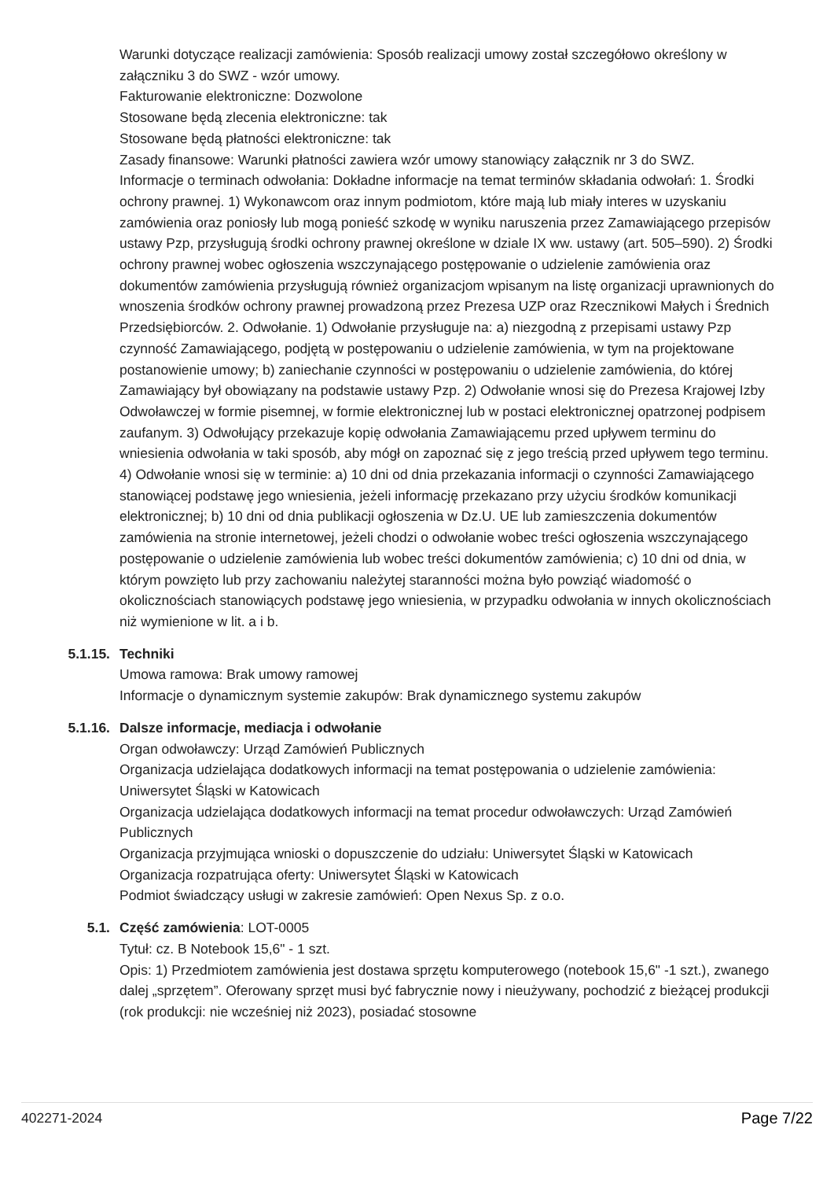Warunki dotyczące realizacji zamówienia: Sposób realizacji umowy został szczegółowo określony w załączniku 3 do SWZ - wzór umowy.
Fakturowanie elektroniczne: Dozwolone
Stosowane będą zlecenia elektroniczne: tak
Stosowane będą płatności elektroniczne: tak
Zasady finansowe: Warunki płatności zawiera wzór umowy stanowiący załącznik nr 3 do SWZ.
Informacje o terminach odwołania: Dokładne informacje na temat terminów składania odwołań: 1. Środki ochrony prawnej. 1) Wykonawcom oraz innym podmiotom, które mają lub miały interes w uzyskaniu zamówienia oraz poniosły lub mogą ponieść szkodę w wyniku naruszenia przez Zamawiającego przepisów ustawy Pzp, przysługują środki ochrony prawnej określone w dziale IX ww. ustawy (art. 505–590). 2) Środki ochrony prawnej wobec ogłoszenia wszczynającego postępowanie o udzielenie zamówienia oraz dokumentów zamówienia przysługują również organizacjom wpisanym na listę organizacji uprawnionych do wnoszenia środków ochrony prawnej prowadzoną przez Prezesa UZP oraz Rzecznikowi Małych i Średnich Przedsiębiorców. 2. Odwołanie. 1) Odwołanie przysługuje na: a) niezgodną z przepisami ustawy Pzp czynność Zamawiającego, podjętą w postępowaniu o udzielenie zamówienia, w tym na projektowane postanowienie umowy; b) zaniechanie czynności w postępowaniu o udzielenie zamówienia, do której Zamawiający był obowiązany na podstawie ustawy Pzp. 2) Odwołanie wnosi się do Prezesa Krajowej Izby Odwoławczej w formie pisemnej, w formie elektronicznej lub w postaci elektronicznej opatrzonej podpisem zaufanym. 3) Odwołujący przekazuje kopię odwołania Zamawiającemu przed upływem terminu do wniesienia odwołania w taki sposób, aby mógł on zapoznać się z jego treścią przed upływem tego terminu. 4) Odwołanie wnosi się w terminie: a) 10 dni od dnia przekazania informacji o czynności Zamawiającego stanowiącej podstawę jego wniesienia, jeżeli informację przekazano przy użyciu środków komunikacji elektronicznej; b) 10 dni od dnia publikacji ogłoszenia w Dz.U. UE lub zamieszczenia dokumentów zamówienia na stronie internetowej, jeżeli chodzi o odwołanie wobec treści ogłoszenia wszczynającego postępowanie o udzielenie zamówienia lub wobec treści dokumentów zamówienia; c) 10 dni od dnia, w którym powzięto lub przy zachowaniu należytej staranności można było powziąć wiadomość o okolicznościach stanowiących podstawę jego wniesienia, w przypadku odwołania w innych okolicznościach niż wymienione w lit. a i b.
5.1.15. Techniki
Umowa ramowa: Brak umowy ramowej
Informacje o dynamicznym systemie zakupów: Brak dynamicznego systemu zakupów
5.1.16. Dalsze informacje, mediacja i odwołanie
Organ odwoławczy: Urząd Zamówień Publicznych
Organizacja udzielająca dodatkowych informacji na temat postępowania o udzielenie zamówienia: Uniwersytet Śląski w Katowicach
Organizacja udzielająca dodatkowych informacji na temat procedur odwoławczych: Urząd Zamówień Publicznych
Organizacja przyjmująca wnioski o dopuszczenie do udziału: Uniwersytet Śląski w Katowicach
Organizacja rozpatrująca oferty: Uniwersytet Śląski w Katowicach
Podmiot świadczący usługi w zakresie zamówień: Open Nexus Sp. z o.o.
5.1. Część zamówienia: LOT-0005
Tytuł: cz. B Notebook 15,6" - 1 szt.
Opis: 1) Przedmiotem zamówienia jest dostawa sprzętu komputerowego (notebook 15,6" -1 szt.), zwanego dalej „sprzętem”. Oferowany sprzęt musi być fabrycznie nowy i nieużywany, pochodzić z bieżącej produkcji (rok produkcji: nie wcześniej niż 2023), posiadać stosowne
402271-2024 Page 7/22